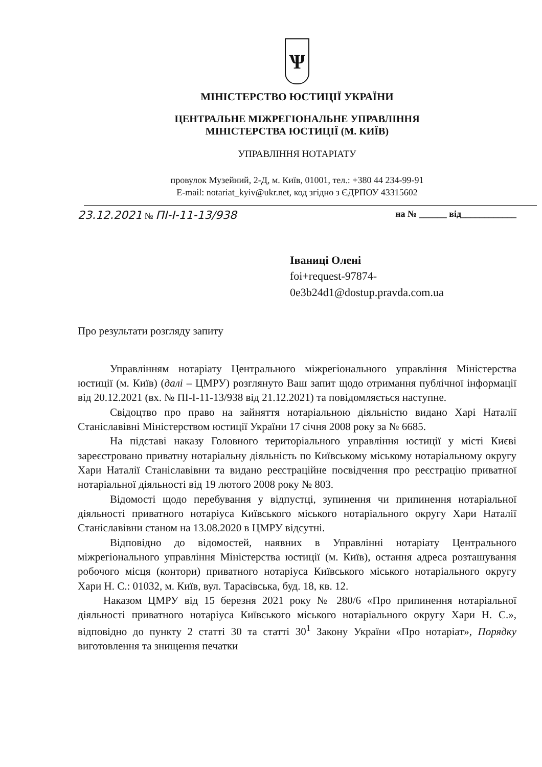Ѱ
МІНІСТЕРСТВО ЮСТИЦІЇ УКРАЇНИ
ЦЕНТРАЛЬНЕ МІЖРЕГІОНАЛЬНЕ УПРАВЛІННЯ
МІНІСТЕРСТВА ЮСТИЦІЇ (М. КИЇВ)
УПРАВЛІННЯ НОТАРІАТУ
провулок Музейний, 2-Д, м. Київ, 01001, тел.: +380 44 234-99-91
E-mail: notariat_kyiv@ukr.net, код згідно з ЄДРПОУ 43315602
23.12.2021 № ПІ-І-11-13/938 на № ______ від____________
Іваниці Олені
foi+request-97874-
0e3b24d1@dostup.pravda.com.ua
Про результати розгляду запиту
Управлінням нотаріату Центрального міжрегіонального управління Міністерства юстиції (м. Київ) (далі – ЦМРУ) розглянуто Ваш запит щодо отримання публічної інформації від 20.12.2021 (вх. № ПІ-І-11-13/938 від 21.12.2021) та повідомляється наступне.
Свідоцтво про право на зайняття нотаріальною діяльністю видано Харі Наталії Станіславівні Міністерством юстиції України 17 січня 2008 року за № 6685.
На підставі наказу Головного територіального управління юстиції у місті Києві зареєстровано приватну нотаріальну діяльність по Київському міському нотаріальному округу Хари Наталії Станіславівни та видано реєстраційне посвідчення про реєстрацію приватної нотаріальної діяльності від 19 лютого 2008 року № 803.
Відомості щодо перебування у відпустці, зупинення чи припинення нотаріальної діяльності приватного нотаріуса Київського міського нотаріального округу Хари Наталії Станіславівни станом на 13.08.2020 в ЦМРУ відсутні.
Відповідно до відомостей, наявних в Управлінні нотаріату Центрального міжрегіонального управління Міністерства юстиції (м. Київ), остання адреса розташування робочого місця (контори) приватного нотаріуса Київського міського нотаріального округу Хари Н. С.: 01032, м. Київ, вул. Тарасівська, буд. 18, кв. 12.
Наказом ЦМРУ від 15 березня 2021 року № 280/6 «Про припинення нотаріальної діяльності приватного нотаріуса Київського міського нотаріального округу Хари Н. С.», відповідно до пункту 2 статті 30 та статті 30<sup>1</sup> Закону України «Про нотаріат», Порядку виготовлення та знищення печатки